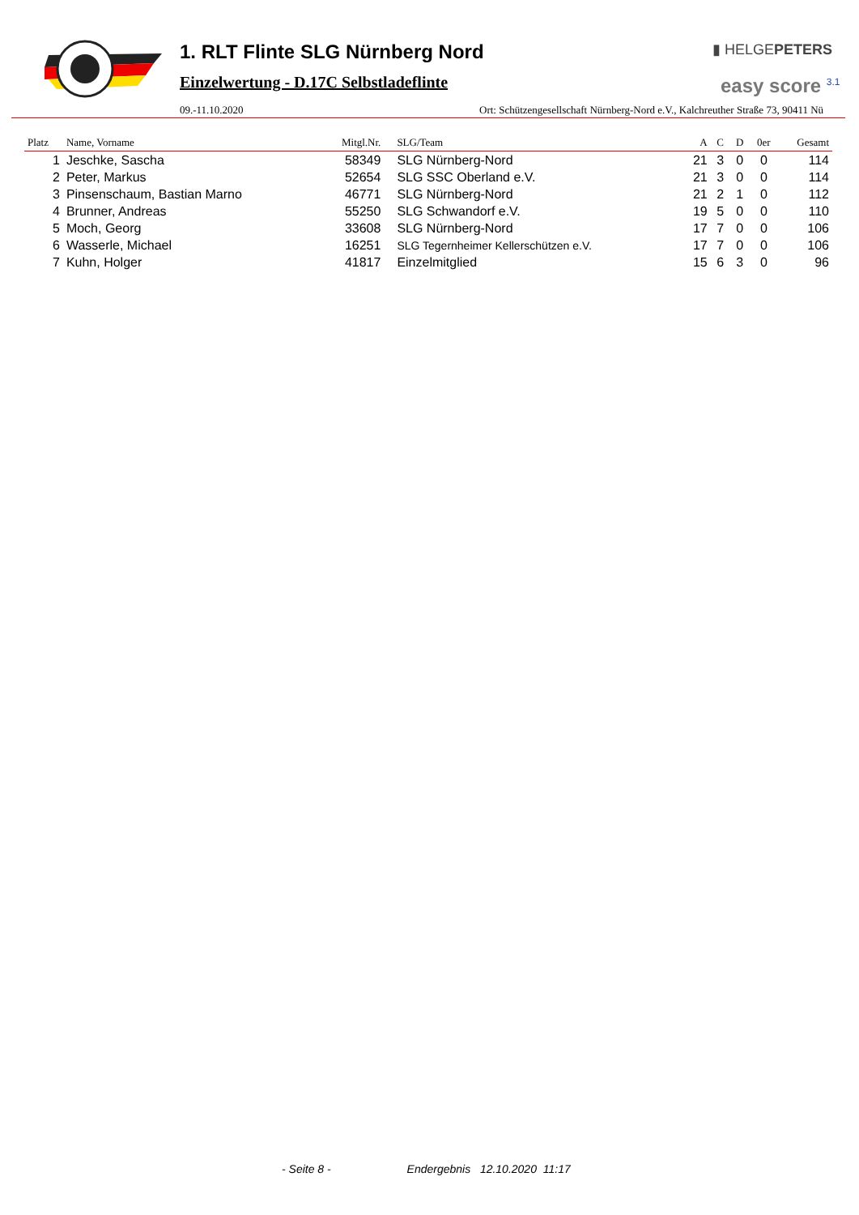1. RLT Flinte SLG Nürnberg Nord
Einzelwertung - D.17C Selbstladeflinte
▮ HELGEPETERS
easy score <sup>3.1</sup>
09.-11.10.2020 Ort: Schützengesellschaft Nürnberg-Nord e.V., Kalchreuther Straße 73, 90411 Nü
| Platz | Name, Vorname | Mitgl.Nr. | SLG/Team | A | C | D | 0er | Gesamt |
| --- | --- | --- | --- | --- | --- | --- | --- | --- |
| 1 | Jeschke, Sascha | 58349 | SLG Nürnberg-Nord | 21 | 3 | 0 | 0 | 114 |
| 2 | Peter, Markus | 52654 | SLG SSC Oberland e.V. | 21 | 3 | 0 | 0 | 114 |
| 3 | Pinsenschaum, Bastian Marno | 46771 | SLG Nürnberg-Nord | 21 | 2 | 1 | 0 | 112 |
| 4 | Brunner, Andreas | 55250 | SLG Schwandorf e.V. | 19 | 5 | 0 | 0 | 110 |
| 5 | Moch, Georg | 33608 | SLG Nürnberg-Nord | 17 | 7 | 0 | 0 | 106 |
| 6 | Wasserle, Michael | 16251 | SLG Tegernheimer Kellerschützen e.V. | 17 | 7 | 0 | 0 | 106 |
| 7 | Kuhn, Holger | 41817 | Einzelmitglied | 15 | 6 | 3 | 0 | 96 |
- Seite 8 - Endergebnis 12.10.2020 11:17